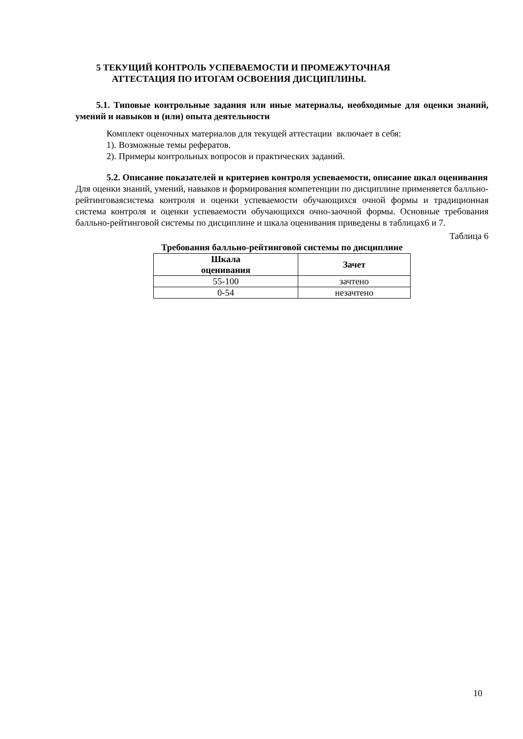5 ТЕКУЩИЙ КОНТРОЛЬ УСПЕВАЕМОСТИ И ПРОМЕЖУТОЧНАЯ
АТТЕСТАЦИЯ ПО ИТОГАМ ОСВОЕНИЯ ДИСЦИПЛИНЫ.
5.1. Типовые контрольные задания или иные материалы, необходимые для оценки знаний, умений и навыков и (или) опыта деятельности
Комплект оценочных материалов для текущей аттестации включает в себя:
1). Возможные темы рефератов.
2). Примеры контрольных вопросов и практических заданий.
5.2. Описание показателей и критериев контроля успеваемости, описание шкал оценивания
Для оценки знаний, умений, навыков и формирования компетенции по дисциплине применяется балльно-рейтинговаясистема контроля и оценки успеваемости обучающихся очной формы и традиционная система контроля и оценки успеваемости обучающихся очно-заочной формы. Основные требования балльно-рейтинговой системы по дисциплине и шкала оценивания приведены в таблицах6 и 7.
Таблица 6
Требования балльно-рейтинговой системы по дисциплине
| Шкала оценивания | Зачет |
| --- | --- |
| 55-100 | зачтено |
| 0-54 | незачтено |
10